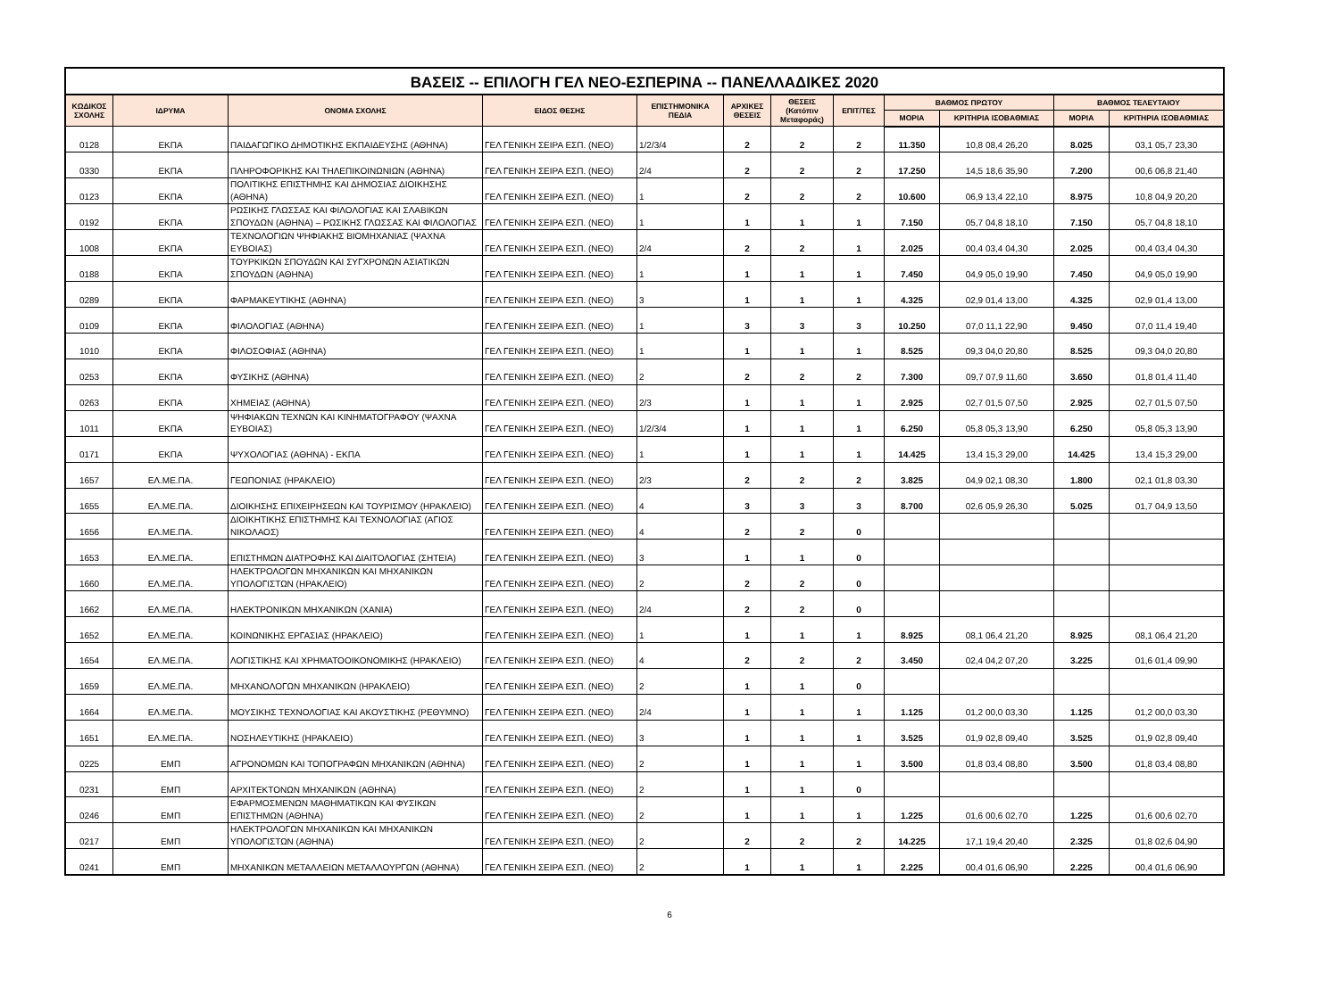ΒΑΣΕΙΣ -- ΕΠΙΛΟΓΗ ΓΕΛ ΝΕΟ-ΕΣΠΕΡΙΝΑ -- ΠΑΝΕΛΛΑΔΙΚΕΣ 2020
| ΚΩΔΙΚΟΣ ΣΧΟΛΗΣ | ΙΔΡΥΜΑ | ΟΝΟΜΑ ΣΧΟΛΗΣ | ΕΙΔΟΣ ΘΕΣΗΣ | ΕΠΙΣΤΗΜΟΝΙΚΑ ΠΕΔΙΑ | ΑΡΧΙΚΕΣ ΘΕΣΕΙΣ | ΘΕΣΕΙΣ (Κατόπιν Μεταφοράς) | ΕΠΙΤ/ΤΕΣ | ΒΑΘΜΟΣ ΠΡΩΤΟΥ | | ΒΑΘΜΟΣ ΤΕΛΕΥΤΑΙΟΥ | |
| --- | --- | --- | --- | --- | --- | --- | --- | --- | --- | --- | --- |
| | | | | | | | | ΜΟΡΙΑ | ΚΡΙΤΗΡΙΑ ΙΣΟΒΑΘΜΙΑΣ | ΜΟΡΙΑ | ΚΡΙΤΗΡΙΑ ΙΣΟΒΑΘΜΙΑΣ |
| 0128 | ΕΚΠΑ | ΠΑΙΔΑΓΩΓΙΚΟ ΔΗΜΟΤΙΚΗΣ ΕΚΠΑΙΔΕΥΣΗΣ (ΑΘΗΝΑ) | ΓΕΛ ΓΕΝΙΚΗ ΣΕΙΡΑ ΕΣΠ. (ΝΕΟ) | 1/2/3/4 | 2 | 2 | 2 | 11.350 | 10,8 08,4 26,20 | 8.025 | 03,1 05,7 23,30 |
| 0330 | ΕΚΠΑ | ΠΛΗΡΟΦΟΡΙΚΗΣ ΚΑΙ ΤΗΛΕΠΙΚΟΙΝΩΝΙΩΝ (ΑΘΗΝΑ) | ΓΕΛ ΓΕΝΙΚΗ ΣΕΙΡΑ ΕΣΠ. (ΝΕΟ) | 2/4 | 2 | 2 | 2 | 17.250 | 14,5 18,6 35,90 | 7.200 | 00,6 06,8 21,40 |
| 0123 | ΕΚΠΑ | ΠΟΛΙΤΙΚΗΣ ΕΠΙΣΤΗΜΗΣ ΚΑΙ ΔΗΜΟΣΙΑΣ ΔΙΟΙΚΗΣΗΣ (ΑΘΗΝΑ) | ΓΕΛ ΓΕΝΙΚΗ ΣΕΙΡΑ ΕΣΠ. (ΝΕΟ) | 1 | 2 | 2 | 2 | 10.600 | 06,9 13,4 22,10 | 8.975 | 10,8 04,9 20,20 |
| 0192 | ΕΚΠΑ | ΡΩΣΙΚΗΣ ΓΛΩΣΣΑΣ ΚΑΙ ΦΙΛΟΛΟΓΙΑΣ ΚΑΙ ΣΛΑΒΙΚΩΝ ΣΠΟΥΔΩΝ (ΑΘΗΝΑ) – ΡΩΣΙΚΗΣ ΓΛΩΣΣΑΣ ΚΑΙ ΦΙΛΟΛΟΓΙΑΣ | ΓΕΛ ΓΕΝΙΚΗ ΣΕΙΡΑ ΕΣΠ. (ΝΕΟ) | 1 | 1 | 1 | 1 | 7.150 | 05,7 04,8 18,10 | 7.150 | 05,7 04,8 18,10 |
| 1008 | ΕΚΠΑ | ΤΕΧΝΟΛΟΓΙΩΝ ΨΗΦΙΑΚΗΣ ΒΙΟΜΗΧΑΝΙΑΣ (ΨΑΧΝΑ ΕΥΒΟΙΑΣ) | ΓΕΛ ΓΕΝΙΚΗ ΣΕΙΡΑ ΕΣΠ. (ΝΕΟ) | 2/4 | 2 | 2 | 1 | 2.025 | 00,4 03,4 04,30 | 2.025 | 00,4 03,4 04,30 |
| 0188 | ΕΚΠΑ | ΤΟΥΡΚΙΚΩΝ ΣΠΟΥΔΩΝ ΚΑΙ ΣΥΓΧΡΟΝΩΝ ΑΣΙΑΤΙΚΩΝ ΣΠΟΥΔΩΝ (ΑΘΗΝΑ) | ΓΕΛ ΓΕΝΙΚΗ ΣΕΙΡΑ ΕΣΠ. (ΝΕΟ) | 1 | 1 | 1 | 1 | 7.450 | 04,9 05,0 19,90 | 7.450 | 04,9 05,0 19,90 |
| 0289 | ΕΚΠΑ | ΦΑΡΜΑΚΕΥΤΙΚΗΣ (ΑΘΗΝΑ) | ΓΕΛ ΓΕΝΙΚΗ ΣΕΙΡΑ ΕΣΠ. (ΝΕΟ) | 3 | 1 | 1 | 1 | 4.325 | 02,9 01,4 13,00 | 4.325 | 02,9 01,4 13,00 |
| 0109 | ΕΚΠΑ | ΦΙΛΟΛΟΓΙΑΣ (ΑΘΗΝΑ) | ΓΕΛ ΓΕΝΙΚΗ ΣΕΙΡΑ ΕΣΠ. (ΝΕΟ) | 1 | 3 | 3 | 3 | 10.250 | 07,0 11,1 22,90 | 9.450 | 07,0 11,4 19,40 |
| 1010 | ΕΚΠΑ | ΦΙΛΟΣΟΦΙΑΣ (ΑΘΗΝΑ) | ΓΕΛ ΓΕΝΙΚΗ ΣΕΙΡΑ ΕΣΠ. (ΝΕΟ) | 1 | 1 | 1 | 1 | 8.525 | 09,3 04,0 20,80 | 8.525 | 09,3 04,0 20,80 |
| 0253 | ΕΚΠΑ | ΦΥΣΙΚΗΣ (ΑΘΗΝΑ) | ΓΕΛ ΓΕΝΙΚΗ ΣΕΙΡΑ ΕΣΠ. (ΝΕΟ) | 2 | 2 | 2 | 2 | 7.300 | 09,7 07,9 11,60 | 3.650 | 01,8 01,4 11,40 |
| 0263 | ΕΚΠΑ | ΧΗΜΕΙΑΣ (ΑΘΗΝΑ) | ΓΕΛ ΓΕΝΙΚΗ ΣΕΙΡΑ ΕΣΠ. (ΝΕΟ) | 2/3 | 1 | 1 | 1 | 2.925 | 02,7 01,5 07,50 | 2.925 | 02,7 01,5 07,50 |
| 1011 | ΕΚΠΑ | ΨΗΦΙΑΚΩΝ ΤΕΧΝΩΝ ΚΑΙ ΚΙΝΗΜΑΤΟΓΡΑΦΟΥ (ΨΑΧΝΑ ΕΥΒΟΙΑΣ) | ΓΕΛ ΓΕΝΙΚΗ ΣΕΙΡΑ ΕΣΠ. (ΝΕΟ) | 1/2/3/4 | 1 | 1 | 1 | 6.250 | 05,8 05,3 13,90 | 6.250 | 05,8 05,3 13,90 |
| 0171 | ΕΚΠΑ | ΨΥΧΟΛΟΓΙΑΣ (ΑΘΗΝΑ) - ΕΚΠΑ | ΓΕΛ ΓΕΝΙΚΗ ΣΕΙΡΑ ΕΣΠ. (ΝΕΟ) | 1 | 1 | 1 | 1 | 14.425 | 13,4 15,3 29,00 | 14.425 | 13,4 15,3 29,00 |
| 1657 | ΕΛ.ΜΕ.ΠΑ. | ΓΕΩΠΟΝΙΑΣ (ΗΡΑΚΛΕΙΟ) | ΓΕΛ ΓΕΝΙΚΗ ΣΕΙΡΑ ΕΣΠ. (ΝΕΟ) | 2/3 | 2 | 2 | 2 | 3.825 | 04,9 02,1 08,30 | 1.800 | 02,1 01,8 03,30 |
| 1655 | ΕΛ.ΜΕ.ΠΑ. | ΔΙΟΙΚΗΣΗΣ ΕΠΙΧΕΙΡΗΣΕΩΝ ΚΑΙ ΤΟΥΡΙΣΜΟΥ (ΗΡΑΚΛΕΙΟ) | ΓΕΛ ΓΕΝΙΚΗ ΣΕΙΡΑ ΕΣΠ. (ΝΕΟ) | 4 | 3 | 3 | 3 | 8.700 | 02,6 05,9 26,30 | 5.025 | 01,7 04,9 13,50 |
| 1656 | ΕΛ.ΜΕ.ΠΑ. | ΔΙΟΙΚΗΤΙΚΗΣ ΕΠΙΣΤΗΜΗΣ ΚΑΙ ΤΕΧΝΟΛΟΓΙΑΣ (ΑΓΙΟΣ ΝΙΚΟΛΑΟΣ) | ΓΕΛ ΓΕΝΙΚΗ ΣΕΙΡΑ ΕΣΠ. (ΝΕΟ) | 4 | 2 | 2 | 0 | | | | |
| 1653 | ΕΛ.ΜΕ.ΠΑ. | ΕΠΙΣΤΗΜΩΝ ΔΙΑΤΡΟΦΗΣ ΚΑΙ ΔΙΑΙΤΟΛΟΓΙΑΣ (ΣΗΤΕΙΑ) | ΓΕΛ ΓΕΝΙΚΗ ΣΕΙΡΑ ΕΣΠ. (ΝΕΟ) | 3 | 1 | 1 | 0 | | | | |
| 1660 | ΕΛ.ΜΕ.ΠΑ. | ΗΛΕΚΤΡΟΛΟΓΩΝ ΜΗΧΑΝΙΚΩΝ ΚΑΙ ΜΗΧΑΝΙΚΩΝ ΥΠΟΛΟΓΙΣΤΩΝ (ΗΡΑΚΛΕΙΟ) | ΓΕΛ ΓΕΝΙΚΗ ΣΕΙΡΑ ΕΣΠ. (ΝΕΟ) | 2 | 2 | 2 | 0 | | | | |
| 1662 | ΕΛ.ΜΕ.ΠΑ. | ΗΛΕΚΤΡΟΝΙΚΩΝ ΜΗΧΑΝΙΚΩΝ (ΧΑΝΙΑ) | ΓΕΛ ΓΕΝΙΚΗ ΣΕΙΡΑ ΕΣΠ. (ΝΕΟ) | 2/4 | 2 | 2 | 0 | | | | |
| 1652 | ΕΛ.ΜΕ.ΠΑ. | ΚΟΙΝΩΝΙΚΗΣ ΕΡΓΑΣΙΑΣ (ΗΡΑΚΛΕΙΟ) | ΓΕΛ ΓΕΝΙΚΗ ΣΕΙΡΑ ΕΣΠ. (ΝΕΟ) | 1 | 1 | 1 | 1 | 8.925 | 08,1 06,4 21,20 | 8.925 | 08,1 06,4 21,20 |
| 1654 | ΕΛ.ΜΕ.ΠΑ. | ΛΟΓΙΣΤΙΚΗΣ ΚΑΙ ΧΡΗΜΑΤΟΟΙΚΟΝΟΜΙΚΗΣ (ΗΡΑΚΛΕΙΟ) | ΓΕΛ ΓΕΝΙΚΗ ΣΕΙΡΑ ΕΣΠ. (ΝΕΟ) | 4 | 2 | 2 | 2 | 3.450 | 02,4 04,2 07,20 | 3.225 | 01,6 01,4 09,90 |
| 1659 | ΕΛ.ΜΕ.ΠΑ. | ΜΗΧΑΝΟΛΟΓΩΝ ΜΗΧΑΝΙΚΩΝ (ΗΡΑΚΛΕΙΟ) | ΓΕΛ ΓΕΝΙΚΗ ΣΕΙΡΑ ΕΣΠ. (ΝΕΟ) | 2 | 1 | 1 | 0 | | | | |
| 1664 | ΕΛ.ΜΕ.ΠΑ. | ΜΟΥΣΙΚΗΣ ΤΕΧΝΟΛΟΓΙΑΣ ΚΑΙ ΑΚΟΥΣΤΙΚΗΣ (ΡΕΘΥΜΝΟ) | ΓΕΛ ΓΕΝΙΚΗ ΣΕΙΡΑ ΕΣΠ. (ΝΕΟ) | 2/4 | 1 | 1 | 1 | 1.125 | 01,2 00,0 03,30 | 1.125 | 01,2 00,0 03,30 |
| 1651 | ΕΛ.ΜΕ.ΠΑ. | ΝΟΣΗΛΕΥΤΙΚΗΣ (ΗΡΑΚΛΕΙΟ) | ΓΕΛ ΓΕΝΙΚΗ ΣΕΙΡΑ ΕΣΠ. (ΝΕΟ) | 3 | 1 | 1 | 1 | 3.525 | 01,9 02,8 09,40 | 3.525 | 01,9 02,8 09,40 |
| 0225 | ΕΜΠ | ΑΓΡΟΝΟΜΩΝ ΚΑΙ ΤΟΠΟΓΡΑΦΩΝ ΜΗΧΑΝΙΚΩΝ (ΑΘΗΝΑ) | ΓΕΛ ΓΕΝΙΚΗ ΣΕΙΡΑ ΕΣΠ. (ΝΕΟ) | 2 | 1 | 1 | 1 | 3.500 | 01,8 03,4 08,80 | 3.500 | 01,8 03,4 08,80 |
| 0231 | ΕΜΠ | ΑΡΧΙΤΕΚΤΟΝΩΝ ΜΗΧΑΝΙΚΩΝ (ΑΘΗΝΑ) | ΓΕΛ ΓΕΝΙΚΗ ΣΕΙΡΑ ΕΣΠ. (ΝΕΟ) | 2 | 1 | 1 | 0 | | | | |
| 0246 | ΕΜΠ | ΕΦΑΡΜΟΣΜΕΝΩΝ ΜΑΘΗΜΑΤΙΚΩΝ ΚΑΙ ΦΥΣΙΚΩΝ ΕΠΙΣΤΗΜΩΝ (ΑΘΗΝΑ) | ΓΕΛ ΓΕΝΙΚΗ ΣΕΙΡΑ ΕΣΠ. (ΝΕΟ) | 2 | 1 | 1 | 1 | 1.225 | 01,6 00,6 02,70 | 1.225 | 01,6 00,6 02,70 |
| 0217 | ΕΜΠ | ΗΛΕΚΤΡΟΛΟΓΩΝ ΜΗΧΑΝΙΚΩΝ ΚΑΙ ΜΗΧΑΝΙΚΩΝ ΥΠΟΛΟΓΙΣΤΩΝ (ΑΘΗΝΑ) | ΓΕΛ ΓΕΝΙΚΗ ΣΕΙΡΑ ΕΣΠ. (ΝΕΟ) | 2 | 2 | 2 | 2 | 14.225 | 17,1 19,4 20,40 | 2.325 | 01,8 02,6 04,90 |
| 0241 | ΕΜΠ | ΜΗΧΑΝΙΚΩΝ ΜΕΤΑΛΛΕΙΩΝ ΜΕΤΑΛΛΟΥΡΓΩΝ (ΑΘΗΝΑ) | ΓΕΛ ΓΕΝΙΚΗ ΣΕΙΡΑ ΕΣΠ. (ΝΕΟ) | 2 | 1 | 1 | 1 | 2.225 | 00,4 01,6 06,90 | 2.225 | 00,4 01,6 06,90 |
6